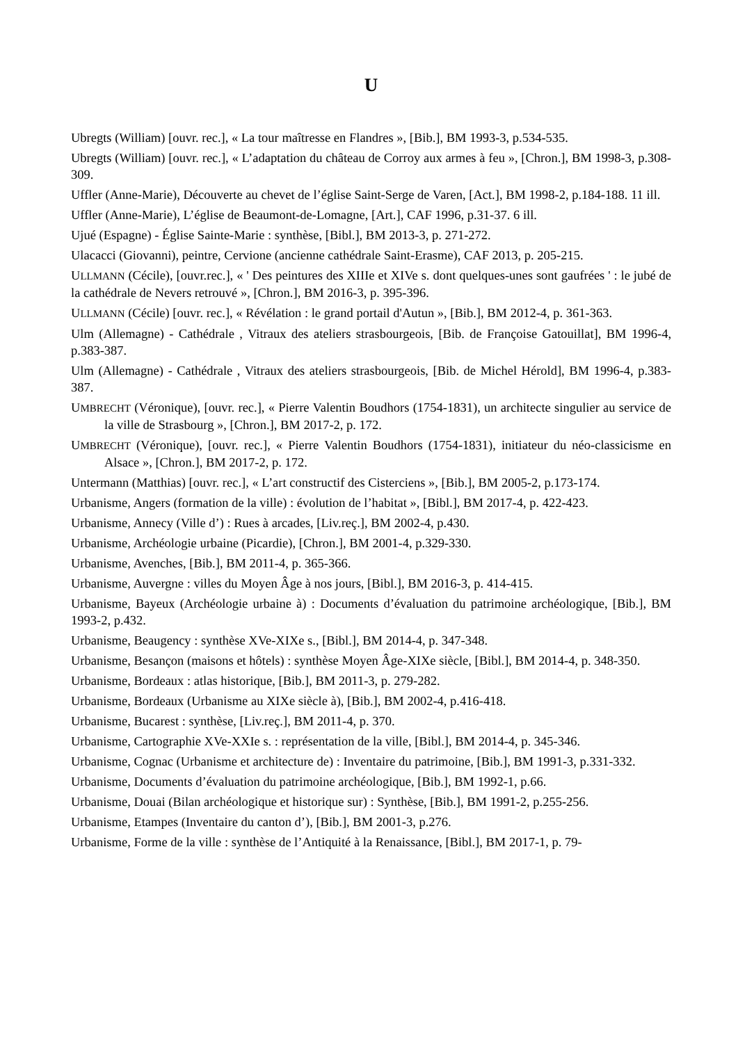U
Ubregts (William) [ouvr. rec.], « La tour maîtresse en Flandres », [Bib.], BM 1993-3, p.534-535.
Ubregts (William) [ouvr. rec.], « L’adaptation du château de Corroy aux armes à feu », [Chron.], BM 1998-3, p.308-309.
Uffler (Anne-Marie), Découverte au chevet de l’église Saint-Serge de Varen, [Act.], BM 1998-2, p.184-188. 11 ill.
Uffler (Anne-Marie), L’église de Beaumont-de-Lomagne, [Art.], CAF 1996, p.31-37. 6 ill.
Ujué (Espagne) - Église Sainte-Marie : synthèse, [Bibl.], BM 2013-3, p. 271-272.
Ulacacci (Giovanni), peintre, Cervione (ancienne cathédrale Saint-Erasme), CAF 2013, p. 205-215.
ULLMANN (Cécile), [ouvr.rec.], « ' Des peintures des XIIIe et XIVe s. dont quelques-unes sont gaufrées ' : le jubé de la cathédrale de Nevers retrouvé », [Chron.], BM 2016-3, p. 395-396.
ULLMANN (Cécile) [ouvr. rec.], « Révélation : le grand portail d'Autun », [Bib.], BM 2012-4, p. 361-363.
Ulm (Allemagne) - Cathédrale , Vitraux des ateliers strasbourgeois, [Bib. de Françoise Gatouillat], BM 1996-4, p.383-387.
Ulm (Allemagne) - Cathédrale , Vitraux des ateliers strasbourgeois, [Bib. de Michel Hérold], BM 1996-4, p.383-387.
UMBRECHT (Véronique), [ouvr. rec.], « Pierre Valentin Boudhors (1754-1831), un architecte singulier au service de la ville de Strasbourg », [Chron.], BM 2017-2, p. 172.
UMBRECHT (Véronique), [ouvr. rec.], « Pierre Valentin Boudhors (1754-1831), initiateur du néo-classicisme en Alsace », [Chron.], BM 2017-2, p. 172.
Untermann (Matthias) [ouvr. rec.], « L’art constructif des Cisterciens », [Bib.], BM 2005-2, p.173-174.
Urbanisme, Angers (formation de la ville) : évolution de l’habitat », [Bibl.], BM 2017-4, p. 422-423.
Urbanisme, Annecy (Ville d’) : Rues à arcades, [Liv.reç.], BM 2002-4, p.430.
Urbanisme, Archéologie urbaine (Picardie), [Chron.], BM 2001-4, p.329-330.
Urbanisme, Avenches, [Bib.], BM 2011-4, p. 365-366.
Urbanisme, Auvergne : villes du Moyen Âge à nos jours, [Bibl.], BM 2016-3, p. 414-415.
Urbanisme, Bayeux (Archéologie urbaine à) : Documents d’évaluation du patrimoine archéologique, [Bib.], BM 1993-2, p.432.
Urbanisme, Beaugency : synthèse XVe-XIXe s., [Bibl.], BM 2014-4, p. 347-348.
Urbanisme, Besançon (maisons et hôtels) : synthèse Moyen Âge-XIXe siècle, [Bibl.], BM 2014-4, p. 348-350.
Urbanisme, Bordeaux : atlas historique, [Bib.], BM 2011-3, p. 279-282.
Urbanisme, Bordeaux (Urbanisme au XIXe siècle à), [Bib.], BM 2002-4, p.416-418.
Urbanisme, Bucarest : synthèse, [Liv.reç.], BM 2011-4, p. 370.
Urbanisme, Cartographie XVe-XXIe s. : représentation de la ville, [Bibl.], BM 2014-4, p. 345-346.
Urbanisme, Cognac (Urbanisme et architecture de) : Inventaire du patrimoine, [Bib.], BM 1991-3, p.331-332.
Urbanisme, Documents d’évaluation du patrimoine archéologique, [Bib.], BM 1992-1, p.66.
Urbanisme, Douai (Bilan archéologique et historique sur) : Synthèse, [Bib.], BM 1991-2, p.255-256.
Urbanisme, Etampes (Inventaire du canton d’), [Bib.], BM 2001-3, p.276.
Urbanisme, Forme de la ville : synthèse de l’Antiquité à la Renaissance, [Bibl.], BM 2017-1, p. 79-